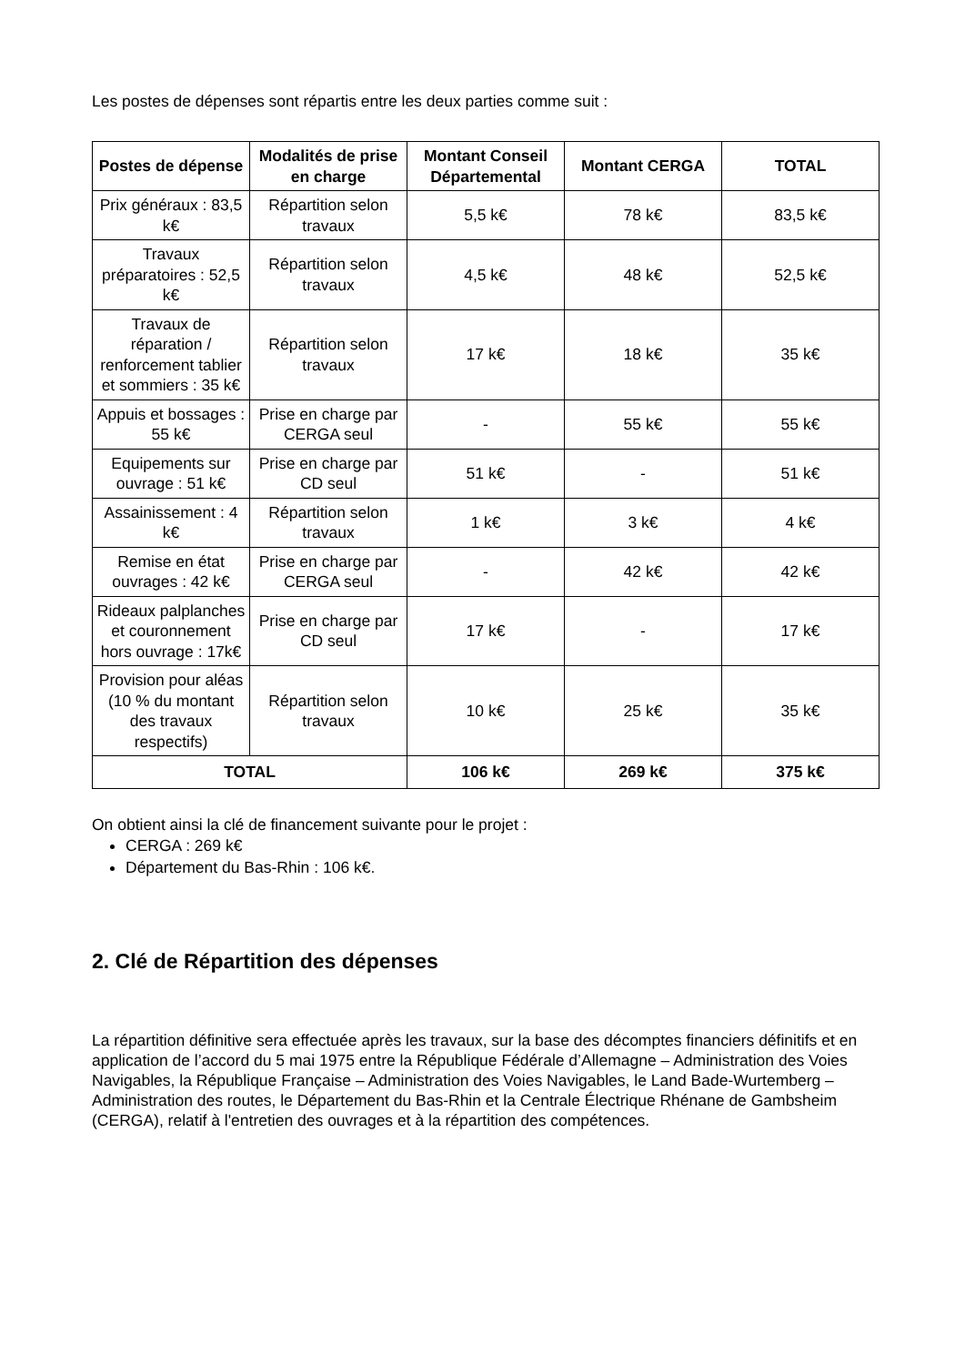Les postes de dépenses sont répartis entre les deux parties comme suit :
| Postes de dépense | Modalités de prise en charge | Montant Conseil Départemental | Montant CERGA | TOTAL |
| --- | --- | --- | --- | --- |
| Prix généraux : 83,5 k€ | Répartition selon travaux | 5,5 k€ | 78 k€ | 83,5 k€ |
| Travaux préparatoires : 52,5 k€ | Répartition selon travaux | 4,5 k€ | 48 k€ | 52,5 k€ |
| Travaux de réparation / renforcement tablier et sommiers : 35 k€ | Répartition selon travaux | 17 k€ | 18 k€ | 35 k€ |
| Appuis et bossages : 55 k€ | Prise en charge par CERGA seul | - | 55 k€ | 55 k€ |
| Equipements sur ouvrage : 51 k€ | Prise en charge par CD seul | 51 k€ | - | 51 k€ |
| Assainissement : 4 k€ | Répartition selon travaux | 1 k€ | 3 k€ | 4 k€ |
| Remise en état ouvrages : 42 k€ | Prise en charge par CERGA seul | - | 42 k€ | 42 k€ |
| Rideaux palplanches et couronnement hors ouvrage : 17k€ | Prise en charge par CD seul | 17 k€ | - | 17 k€ |
| Provision pour aléas (10 % du montant des travaux respectifs) | Répartition selon travaux | 10 k€ | 25 k€ | 35 k€ |
| TOTAL | | 106 k€ | 269 k€ | 375 k€ |
On obtient ainsi la clé de financement suivante pour le projet :
CERGA : 269 k€
Département du Bas-Rhin : 106 k€.
2. Clé de Répartition des dépenses
La répartition définitive sera effectuée après les travaux, sur la base des décomptes financiers définitifs et en application de l’accord du 5 mai 1975 entre la République Fédérale d’Allemagne – Administration des Voies Navigables, la République Française – Administration des Voies Navigables, le Land Bade-Wurtemberg – Administration des routes, le Département du Bas-Rhin et la Centrale Électrique Rhénane de Gambsheim (CERGA), relatif à l'entretien des ouvrages et à la répartition des compétences.